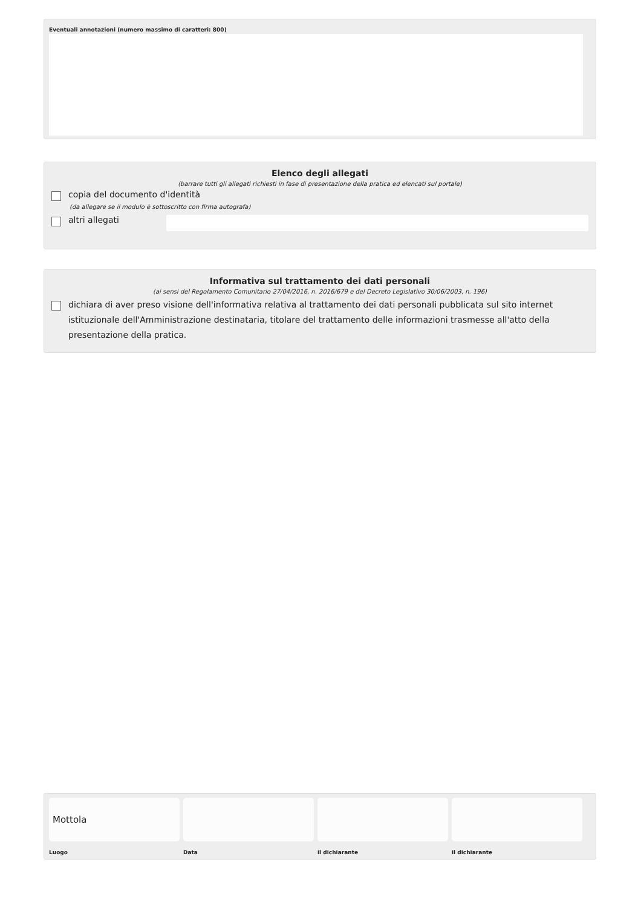Eventuali annotazioni (numero massimo di caratteri: 800)
Elenco degli allegati
(barrare tutti gli allegati richiesti in fase di presentazione della pratica ed elencati sul portale)
copia del documento d'identità
(da allegare se il modulo è sottoscritto con firma autografa)
altri allegati
Informativa sul trattamento dei dati personali
(ai sensi del Regolamento Comunitario 27/04/2016, n. 2016/679 e del Decreto Legislativo 30/06/2003, n. 196)
dichiara di aver preso visione dell'informativa relativa al trattamento dei dati personali pubblicata sul sito internet istituzionale dell'Amministrazione destinataria, titolare del trattamento delle informazioni trasmesse all'atto della presentazione della pratica.
Mottola
Luogo
Data il dichiarante il dichiarante